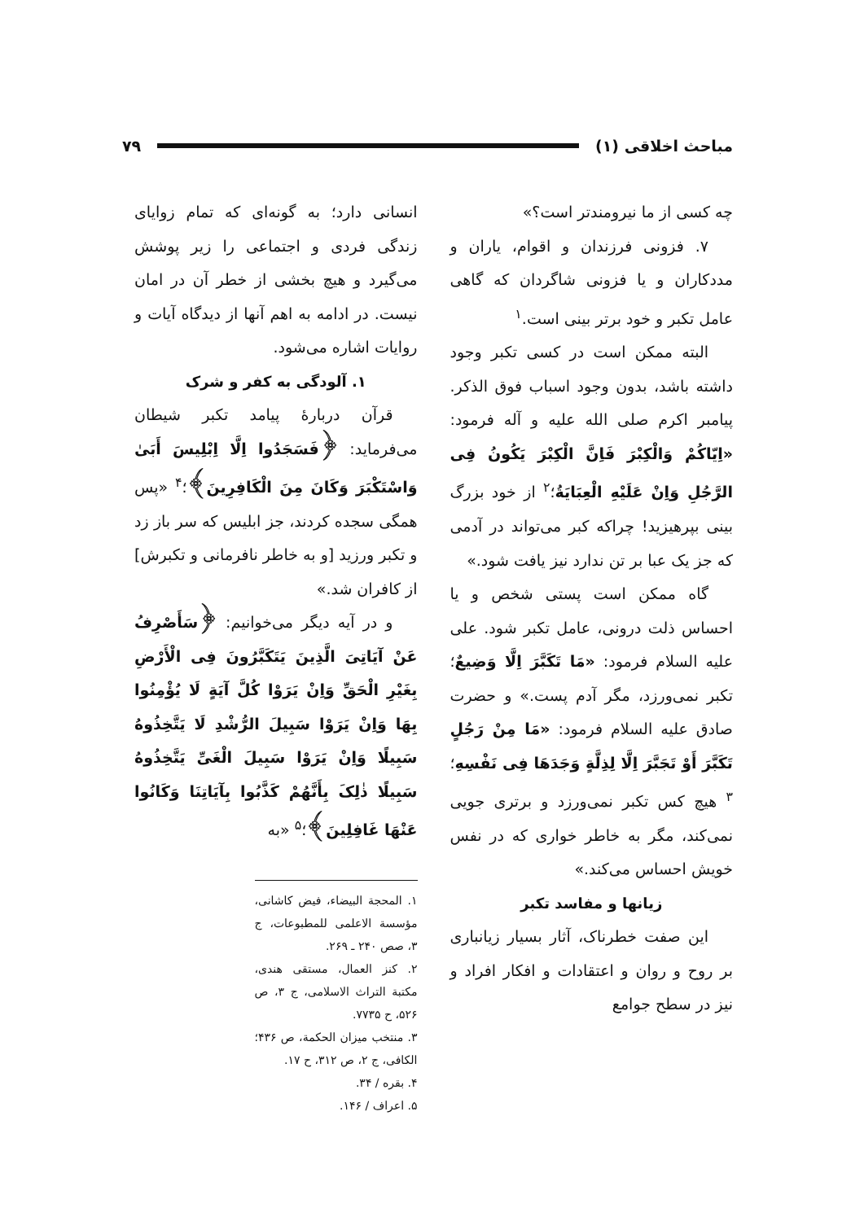مباحث اخلاقی (۱) ۷۹
چه کسی از ما نیرومندتر است؟»
۷. فزونی فرزندان و اقوام، یاران و مددکاران و یا فزونی شاگردان که گاهی عامل تکبر و خود برتر بینی است.<sup>۱</sup>
البته ممکن است در کسی تکبر وجود داشته باشد، بدون وجود اسباب فوق الذکر. پیامبر اکرم صلی الله علیه و آله فرمود: «اِیّاکُمْ وَالْکِبْرَ فَاِنَّ الْکِبْرَ یَکُونُ فِی الرَّجُلِ وَاِنْ عَلَیْهِ الْعِبَایَةُ؛<sup>۲</sup> از خود بزرگ بینی بپرهیزید! چراکه کبر می‌تواند در آدمی که جز یک عبا بر تن ندارد نیز یافت شود.»
گاه ممکن است پستی شخص و یا احساس ذلت درونی، عامل تکبر شود. علی علیه السلام فرمود: «مَا تَکَبَّرَ اِلَّا وَضِیعٌ؛ تکبر نمی‌ورزد، مگر آدم پست.» و حضرت صادق علیه السلام فرمود: «مَا مِنْ رَجُلٍ تَکَبَّرَ أَوْ تَجَبَّرَ اِلَّا لِذِلَّةٍ وَجَدَهَا فِی نَفْسِهِ؛<sup>۳</sup> هیچ کس تکبر نمی‌ورزد و برتری جویی نمی‌کند، مگر به خاطر خواری که در نفس خویش احساس می‌کند.»
زیانها و مفاسد تکبر
این صفت خطرناک، آثار بسیار زیانباری بر روح و روان و اعتقادات و افکار افراد و نیز در سطح جوامع
انسانی دارد؛ به گونه‌ای که تمام زوایای زندگی فردی و اجتماعی را زیر پوشش می‌گیرد و هیچ بخشی از خطر آن در امان نیست. در ادامه به اهم آنها از دیدگاه آیات و روایات اشاره می‌شود.
۱. آلودگی به کفر و شرک
قرآن دربارهٔ پیامد تکبر شیطان می‌فرماید: ﴿فَسَجَدُوا اِلَّا اِبْلِیسَ أَبَیٰ وَاسْتَکْبَرَ وَکَانَ مِنَ الْکَافِرِینَ﴾؛<sup>۴</sup> «پس همگی سجده کردند، جز ابلیس که سر باز زد و تکبر ورزید [و به خاطر نافرمانی و تکبرش] از کافران شد.»
و در آیه دیگر می‌خوانیم: ﴿سَأَصْرِفُ عَنْ آیَاتِیَ الَّذِینَ یَتَکَبَّرُونَ فِی الْأَرْضِ بِغَیْرِ الْحَقِّ وَاِنْ یَرَوْا کُلَّ آیَةٍ لَا یُؤْمِنُوا بِهَا وَاِنْ یَرَوْا سَبِیلَ الرُّشْدِ لَا یَتَّخِذُوهُ سَبِیلًا وَاِنْ یَرَوْا سَبِیلَ الْغَیِّ یَتَّخِذُوهُ سَبِیلًا ذٰلِکَ بِأَنَّهُمْ کَذَّبُوا بِآیَاتِنَا وَکَانُوا عَنْهَا غَافِلِینَ﴾؛<sup>۵</sup> «به
۱. المحجة البیضاء، فیض کاشانی، مؤسسة الاعلمی للمطبوعات، ج ۳، صص ۲۴۰ ـ ۲۶۹.
۲. کنز العمال، مستقی هندی، مکتبة التراث الاسلامی، ج ۳، ص ۵۲۶، ح ۷۷۳۵.
۳. منتخب میزان الحکمة، ص ۴۳۶؛ الکافی، ج ۲، ص ۳۱۲، ح ۱۷.
۴. بقره / ۳۴.
۵. اعراف / ۱۴۶.